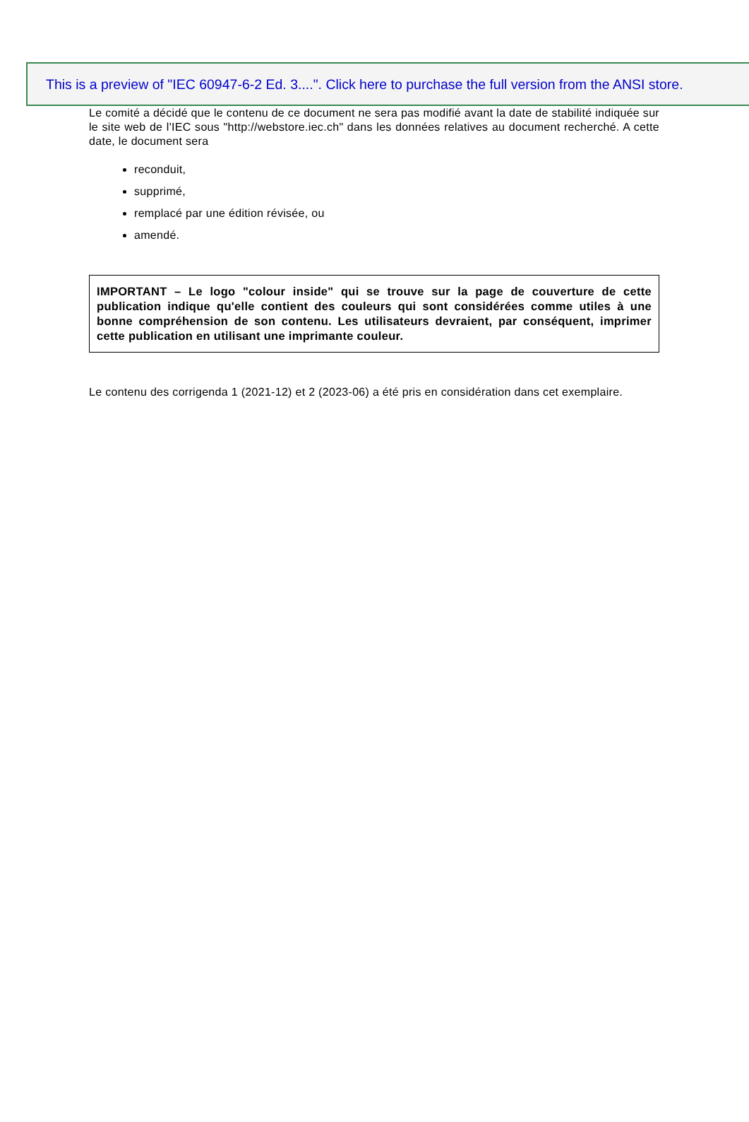This is a preview of "IEC 60947-6-2 Ed. 3....". Click here to purchase the full version from the ANSI store.
Le comité a décidé que le contenu de ce document ne sera pas modifié avant la date de stabilité indiquée sur le site web de l'IEC sous "http://webstore.iec.ch" dans les données relatives au document recherché. A cette date, le document sera
reconduit,
supprimé,
remplacé par une édition révisée, ou
amendé.
IMPORTANT – Le logo "colour inside" qui se trouve sur la page de couverture de cette publication indique qu'elle contient des couleurs qui sont considérées comme utiles à une bonne compréhension de son contenu. Les utilisateurs devraient, par conséquent, imprimer cette publication en utilisant une imprimante couleur.
Le contenu des corrigenda 1 (2021-12) et 2 (2023-06) a été pris en considération dans cet exemplaire.